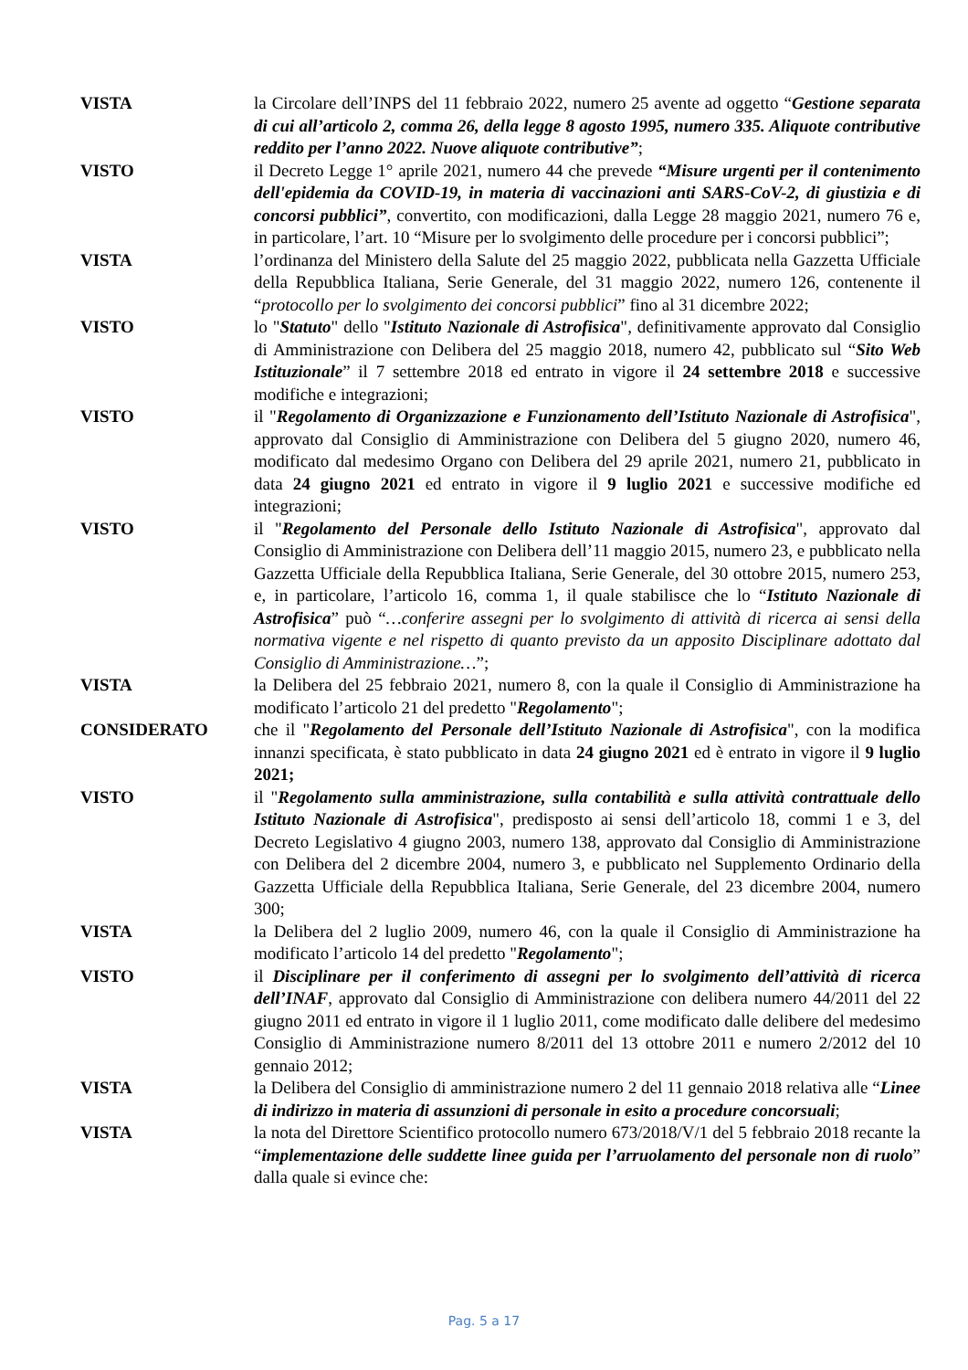VISTA la Circolare dell’INPS del 11 febbraio 2022, numero 25 avente ad oggetto “Gestione separata di cui all’articolo 2, comma 26, della legge 8 agosto 1995, numero 335. Aliquote contributive reddito per l’anno 2022. Nuove aliquote contributive”;
VISTO il Decreto Legge 1° aprile 2021, numero 44 che prevede “Misure urgenti per il contenimento dell'epidemia da COVID-19, in materia di vaccinazioni anti SARS-CoV-2, di giustizia e di concorsi pubblici”, convertito, con modificazioni, dalla Legge 28 maggio 2021, numero 76 e, in particolare, l’art. 10 “Misure per lo svolgimento delle procedure per i concorsi pubblici”;
VISTA l’ordinanza del Ministero della Salute del 25 maggio 2022, pubblicata nella Gazzetta Ufficiale della Repubblica Italiana, Serie Generale, del 31 maggio 2022, numero 126, contenente il “protocollo per lo svolgimento dei concorsi pubblici” fino al 31 dicembre 2022;
VISTO lo "Statuto" dello "Istituto Nazionale di Astrofisica", definitivamente approvato dal Consiglio di Amministrazione con Delibera del 25 maggio 2018, numero 42, pubblicato sul “Sito Web Istituzionale” il 7 settembre 2018 ed entrato in vigore il 24 settembre 2018 e successive modifiche e integrazioni;
VISTO il "Regolamento di Organizzazione e Funzionamento dell’Istituto Nazionale di Astrofisica", approvato dal Consiglio di Amministrazione con Delibera del 5 giugno 2020, numero 46, modificato dal medesimo Organo con Delibera del 29 aprile 2021, numero 21, pubblicato in data 24 giugno 2021 ed entrato in vigore il 9 luglio 2021 e successive modifiche ed integrazioni;
VISTO il "Regolamento del Personale dello Istituto Nazionale di Astrofisica", approvato dal Consiglio di Amministrazione con Delibera dell’11 maggio 2015, numero 23, e pubblicato nella Gazzetta Ufficiale della Repubblica Italiana, Serie Generale, del 30 ottobre 2015, numero 253, e, in particolare, l’articolo 16, comma 1, il quale stabilisce che lo “Istituto Nazionale di Astrofisica” può “…conferire assegni per lo svolgimento di attività di ricerca ai sensi della normativa vigente e nel rispetto di quanto previsto da un apposito Disciplinare adottato dal Consiglio di Amministrazione…”;
VISTA la Delibera del 25 febbraio 2021, numero 8, con la quale il Consiglio di Amministrazione ha modificato l’articolo 21 del predetto "Regolamento";
CONSIDERATO che il "Regolamento del Personale dell’Istituto Nazionale di Astrofisica", con la modifica innanzi specificata, è stato pubblicato in data 24 giugno 2021 ed è entrato in vigore il 9 luglio 2021;
VISTO il "Regolamento sulla amministrazione, sulla contabilità e sulla attività contrattuale dello Istituto Nazionale di Astrofisica", predisposto ai sensi dell’articolo 18, commi 1 e 3, del Decreto Legislativo 4 giugno 2003, numero 138, approvato dal Consiglio di Amministrazione con Delibera del 2 dicembre 2004, numero 3, e pubblicato nel Supplemento Ordinario della Gazzetta Ufficiale della Repubblica Italiana, Serie Generale, del 23 dicembre 2004, numero 300;
VISTA la Delibera del 2 luglio 2009, numero 46, con la quale il Consiglio di Amministrazione ha modificato l’articolo 14 del predetto "Regolamento";
VISTO il Disciplinare per il conferimento di assegni per lo svolgimento dell’attività di ricerca dell’INAF, approvato dal Consiglio di Amministrazione con delibera numero 44/2011 del 22 giugno 2011 ed entrato in vigore il 1 luglio 2011, come modificato dalle delibere del medesimo Consiglio di Amministrazione numero 8/2011 del 13 ottobre 2011 e numero 2/2012 del 10 gennaio 2012;
VISTA la Delibera del Consiglio di amministrazione numero 2 del 11 gennaio 2018 relativa alle “Linee di indirizzo in materia di assunzioni di personale in esito a procedure concorsuali;
VISTA la nota del Direttore Scientifico protocollo numero 673/2018/V/1 del 5 febbraio 2018 recante la “implementazione delle suddette linee guida per l’arruolamento del personale non di ruolo” dalla quale si evince che:
Pag. 5 a 17